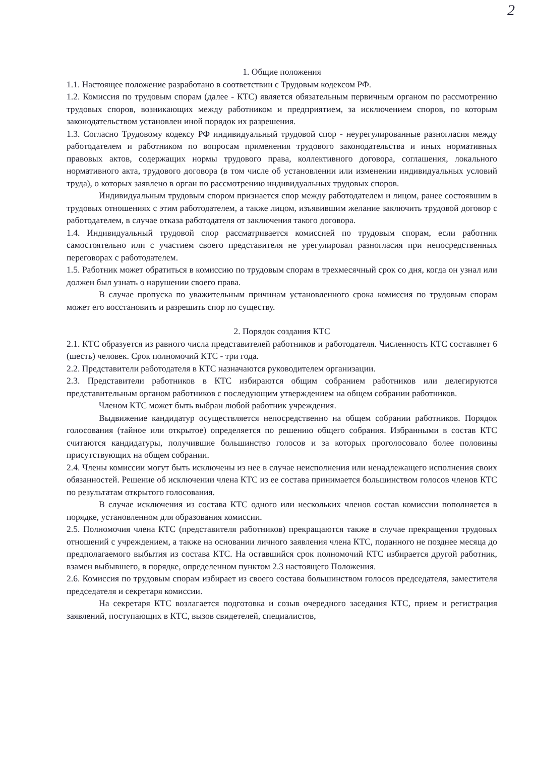2
1. Общие положения
1.1. Настоящее положение разработано в соответствии с Трудовым кодексом РФ.
1.2. Комиссия по трудовым спорам (далее - КТС) является обязательным первичным органом по рассмотрению трудовых споров, возникающих между работником и предприятием, за исключением споров, по которым законодательством установлен иной порядок их разрешения.
1.3. Согласно Трудовому кодексу РФ индивидуальный трудовой спор - неурегулированные разногласия между работодателем и работником по вопросам применения трудового законодательства и иных нормативных правовых актов, содержащих нормы трудового права, коллективного договора, соглашения, локального нормативного акта, трудового договора (в том числе об установлении или изменении индивидуальных условий труда), о которых заявлено в орган по рассмотрению индивидуальных трудовых споров.
Индивидуальным трудовым спором признается спор между работодателем и лицом, ранее состоявшим в трудовых отношениях с этим работодателем, а также лицом, изъявившим желание заключить трудовой договор с работодателем, в случае отказа работодателя от заключения такого договора.
1.4. Индивидуальный трудовой спор рассматривается комиссией по трудовым спорам, если работник самостоятельно или с участием своего представителя не урегулировал разногласия при непосредственных переговорах с работодателем.
1.5. Работник может обратиться в комиссию по трудовым спорам в трехмесячный срок со дня, когда он узнал или должен был узнать о нарушении своего права.
В случае пропуска по уважительным причинам установленного срока комиссия по трудовым спорам может его восстановить и разрешить спор по существу.
2. Порядок создания КТС
2.1. КТС образуется из равного числа представителей работников и работодателя. Численность КТС составляет 6 (шесть) человек. Срок полномочий КТС - три года.
2.2. Представители работодателя в КТС назначаются руководителем организации.
2.3. Представители работников в КТС избираются общим собранием работников или делегируются представительным органом работников с последующим утверждением на общем собрании работников.
Членом КТС может быть выбран любой работник учреждения.
Выдвижение кандидатур осуществляется непосредственно на общем собрании работников. Порядок голосования (тайное или открытое) определяется по решению общего собрания. Избранными в состав КТС считаются кандидатуры, получившие большинство голосов и за которых проголосовало более половины присутствующих на общем собрании.
2.4. Члены комиссии могут быть исключены из нее в случае неисполнения или ненадлежащего исполнения своих обязанностей. Решение об исключении члена КТС из ее состава принимается большинством голосов членов КТС по результатам открытого голосования.
В случае исключения из состава КТС одного или нескольких членов состав комиссии пополняется в порядке, установленном для образования комиссии.
2.5. Полномочия члена КТС (представителя работников) прекращаются также в случае прекращения трудовых отношений с учреждением, а также на основании личного заявления члена КТС, поданного не позднее месяца до предполагаемого выбытия из состава КТС. На оставшийся срок полномочий КТС избирается другой работник, взамен выбывшего, в порядке, определенном пунктом 2.3 настоящего Положения.
2.6. Комиссия по трудовым спорам избирает из своего состава большинством голосов председателя, заместителя председателя и секретаря комиссии.
На секретаря КТС возлагается подготовка и созыв очередного заседания КТС, прием и регистрация заявлений, поступающих в КТС, вызов свидетелей, специалистов,